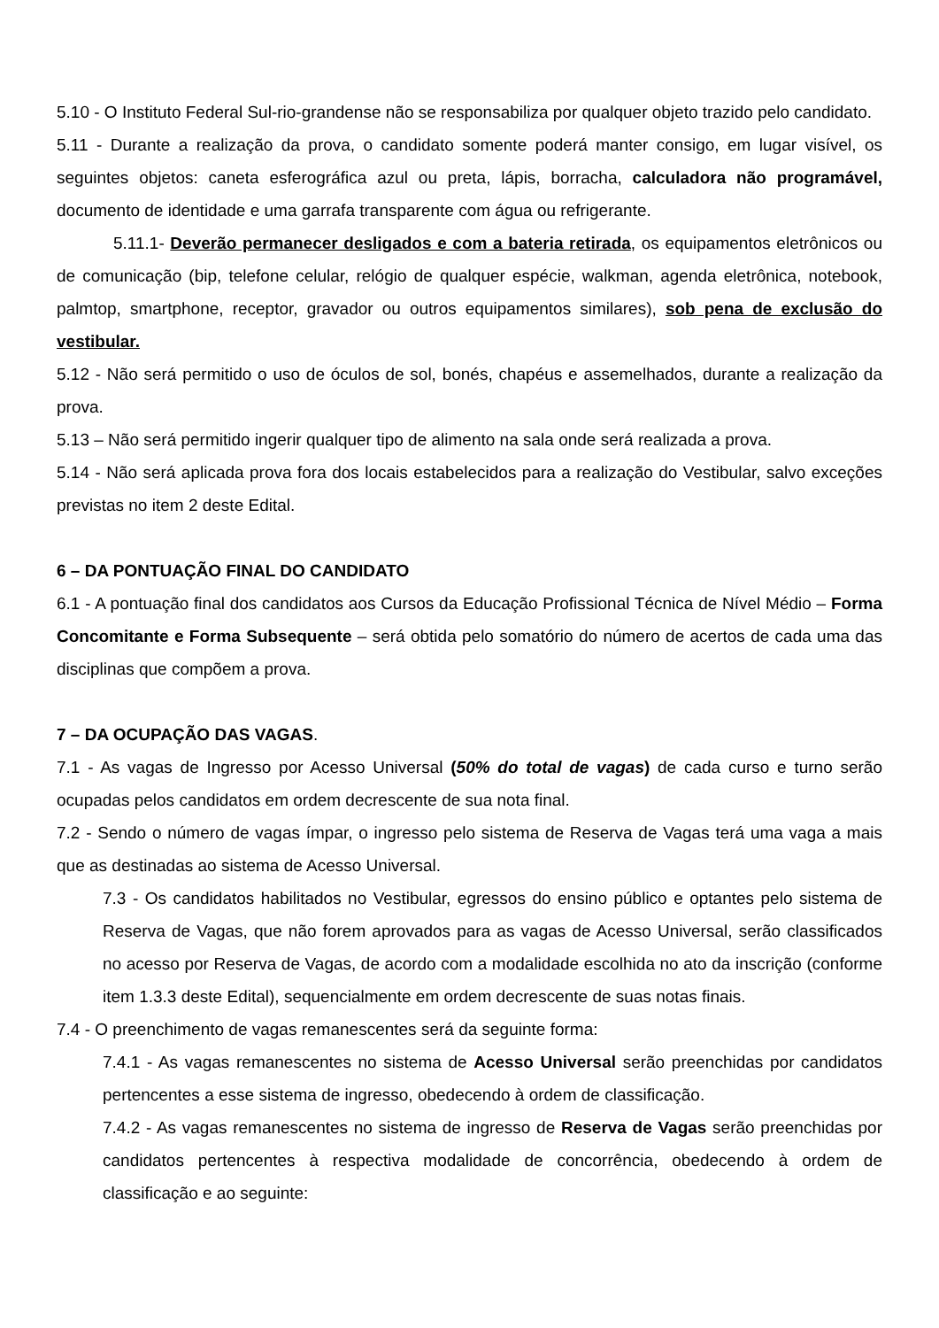5.10 - O Instituto Federal Sul-rio-grandense não se responsabiliza por qualquer objeto trazido pelo candidato.
5.11 - Durante a realização da prova, o candidato somente poderá manter consigo, em lugar visível, os seguintes objetos: caneta esferográfica azul ou preta, lápis, borracha, calculadora não programável, documento de identidade e uma garrafa transparente com água ou refrigerante.
5.11.1- Deverão permanecer desligados e com a bateria retirada, os equipamentos eletrônicos ou de comunicação (bip, telefone celular, relógio de qualquer espécie, walkman, agenda eletrônica, notebook, palmtop, smartphone, receptor, gravador ou outros equipamentos similares), sob pena de exclusão do vestibular.
5.12 - Não será permitido o uso de óculos de sol, bonés, chapéus e assemelhados, durante a realização da prova.
5.13 – Não será permitido ingerir qualquer tipo de alimento na sala onde será realizada a prova.
5.14 - Não será aplicada prova fora dos locais estabelecidos para a realização do Vestibular, salvo exceções previstas no item 2 deste Edital.
6 – DA PONTUAÇÃO FINAL DO CANDIDATO
6.1 - A pontuação final dos candidatos aos Cursos da Educação Profissional Técnica de Nível Médio – Forma Concomitante e Forma Subsequente – será obtida pelo somatório do número de acertos de cada uma das disciplinas que compõem a prova.
7 – DA OCUPAÇÃO DAS VAGAS.
7.1 - As vagas de Ingresso por Acesso Universal (50% do total de vagas) de cada curso e turno serão ocupadas pelos candidatos em ordem decrescente de sua nota final.
7.2 - Sendo o número de vagas ímpar, o ingresso pelo sistema de Reserva de Vagas terá uma vaga a mais que as destinadas ao sistema de Acesso Universal.
7.3 - Os candidatos habilitados no Vestibular, egressos do ensino público e optantes pelo sistema de Reserva de Vagas, que não forem aprovados para as vagas de Acesso Universal, serão classificados no acesso por Reserva de Vagas, de acordo com a modalidade escolhida no ato da inscrição (conforme item 1.3.3 deste Edital), sequencialmente em ordem decrescente de suas notas finais.
7.4 - O preenchimento de vagas remanescentes será da seguinte forma:
7.4.1 - As vagas remanescentes no sistema de Acesso Universal serão preenchidas por candidatos pertencentes a esse sistema de ingresso, obedecendo à ordem de classificação.
7.4.2 - As vagas remanescentes no sistema de ingresso de Reserva de Vagas serão preenchidas por candidatos pertencentes à respectiva modalidade de concorrência, obedecendo à ordem de classificação e ao seguinte: